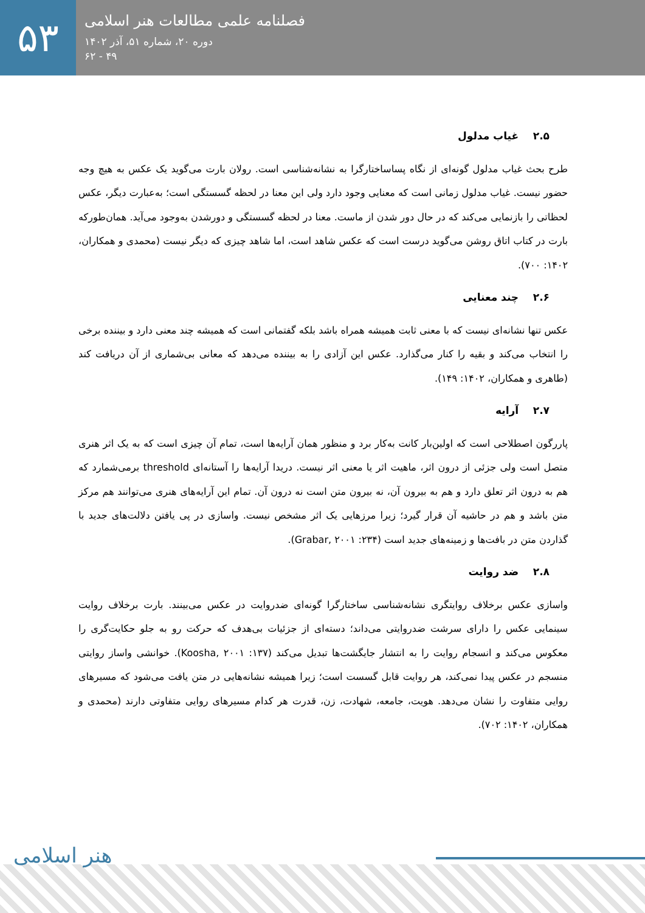۵۳
فصلنامه علمی مطالعات هنر اسلامی
دوره ۲۰، شماره ۵۱، آذر ۱۴۰۲
۴۹ - ۶۲
۲.۵ غیاب مدلول
طرح بحث غیاب مدلول گونه‌ای از نگاه پساساختارگرا به نشانه‌شناسی است. رولان بارت می‌گوید یک عکس به هیچ وجه حضور نیست. غیاب مدلول زمانی است که معنایی وجود دارد ولی این معنا در لحظه گسستگی است؛ به‌عبارت دیگر، عکس لحظاتی را بازنمایی می‌کند که در حال دور شدن از ماست. معنا در لحظه گسستگی و دورشدن به‌وجود می‌آید. همان‌طورکه بارت در کتاب اتاق روشن می‌گوید درست است که عکس شاهد است، اما شاهد چیزی که دیگر نیست (محمدی و همکاران، ۱۴۰۲: ۷۰۰).
۲.۶ چند معنایی
عکس تنها نشانه‌ای نیست که با معنی ثابت همیشه همراه باشد بلکه گفتمانی است که همیشه چند معنی دارد و بیننده برخی را انتخاب می‌کند و بقیه را کنار می‌گذارد. عکس این آزادی را به بیننده می‌دهد که معانی بی‌شماری از آن دریافت کند (طاهری و همکاران، ۱۴۰۲: ۱۴۹).
۲.۷ آرایه
پاررگون اصطلاحی است که اولین‌بار کانت به‌کار برد و منظور همان آرایه‌ها است، تمام آن چیزی است که به یک اثر هنری متصل است ولی جزئی از درون اثر، ماهیت اثر یا معنی اثر نیست. دریدا آرایه‌ها را آستانه‌ای threshold برمی‌شمارد که هم به درون اثر تعلق دارد و هم به بیرون آن، نه بیرون متن است نه درون آن. تمام این آرایه‌های هنری می‌توانند هم مرکز متن باشد و هم در حاشیه آن قرار گیرد؛ زیرا مرزهایی یک اثر مشخص نیست. واسازی در پی یافتن دلالت‌های جدید با گذاردن متن در بافت‌ها و زمینه‌های جدید است (Grabar, ۲۰۰۱ :۲۳۴).
۲.۸ ضد روایت
واسازی عکس برخلاف روایتگری نشانه‌شناسی ساختارگرا گونه‌ای ضدروایت در عکس می‌بینند. بارت برخلاف روایت سینمایی عکس را دارای سرشت ضدروایتی می‌داند؛ دسته‌ای از جزئیات بی‌هدف که حرکت رو به جلو حکایت‌گری را معکوس می‌کند و انسجام روایت را به انتشار جایگشت‌ها تبدیل می‌کند (Koosha, ۲۰۰۱ :۱۳۷). خوانشی واساز روایتی منسجم در عکس پیدا نمی‌کند، هر روایت قابل گسست است؛ زیرا همیشه نشانه‌هایی در متن یافت می‌شود که مسیرهای روایی متفاوت را نشان می‌دهد. هویت، جامعه، شهادت، زن، قدرت هر کدام مسیرهای روایی متفاوتی دارند (محمدی و همکاران، ۱۴۰۲: ۷۰۲).
هنر اسلامی